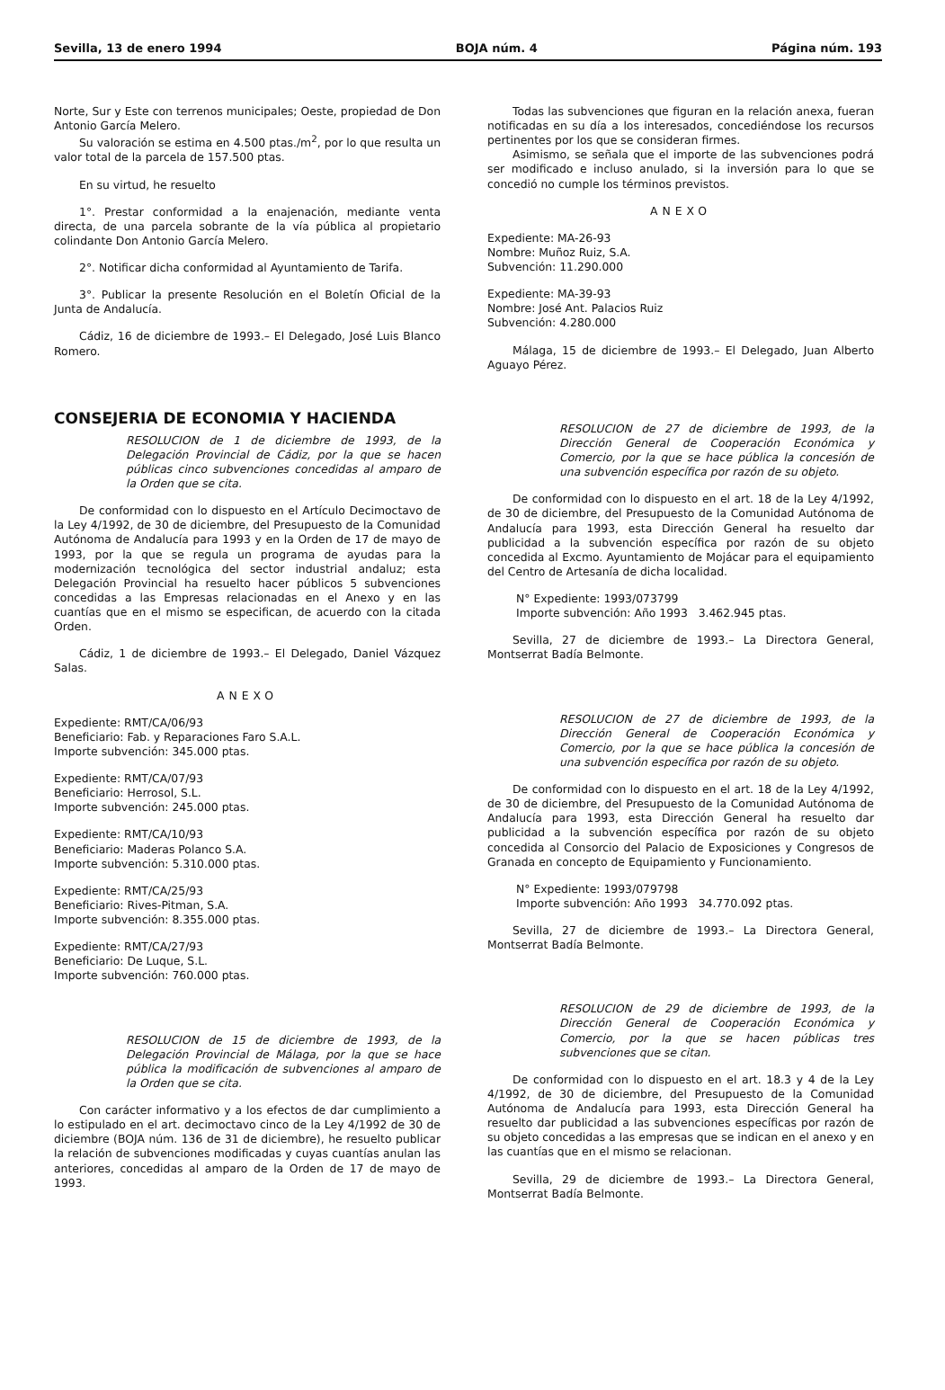Sevilla, 13 de enero 1994 BOJA núm. 4 Página núm. 193
Norte, Sur y Este con terrenos municipales; Oeste, propiedad de Don Antonio García Melero.
Su valoración se estima en 4.500 ptas./m<sup>2</sup>, por lo que resulta un valor total de la parcela de 157.500 ptas.
En su virtud, he resuelto
1°. Prestar conformidad a la enajenación, mediante venta directa, de una parcela sobrante de la vía pública al propietario colindante Don Antonio García Melero.
2°. Notificar dicha conformidad al Ayuntamiento de Tarifa.
3°. Publicar la presente Resolución en el Boletín Oficial de la Junta de Andalucía.
Cádiz, 16 de diciembre de 1993.– El Delegado, José Luis Blanco Romero.
CONSEJERIA DE ECONOMIA Y HACIENDA
RESOLUCION de 1 de diciembre de 1993, de la Delegación Provincial de Cádiz, por la que se hacen públicas cinco subvenciones concedidas al amparo de la Orden que se cita.
De conformidad con lo dispuesto en el Artículo Decimoctavo de la Ley 4/1992, de 30 de diciembre, del Presupuesto de la Comunidad Autónoma de Andalucía para 1993 y en la Orden de 17 de mayo de 1993, por la que se regula un programa de ayudas para la modernización tecnológica del sector industrial andaluz; esta Delegación Provincial ha resuelto hacer públicos 5 subvenciones concedidas a las Empresas relacionadas en el Anexo y en las cuantías que en el mismo se especifican, de acuerdo con la citada Orden.
Cádiz, 1 de diciembre de 1993.– El Delegado, Daniel Vázquez Salas.
ANEXO
Expediente: RMT/CA/06/93
Beneficiario: Fab. y Reparaciones Faro S.A.L.
Importe subvención: 345.000 ptas.
Expediente: RMT/CA/07/93
Beneficiario: Herrosol, S.L.
Importe subvención: 245.000 ptas.
Expediente: RMT/CA/10/93
Beneficiario: Maderas Polanco S.A.
Importe subvención: 5.310.000 ptas.
Expediente: RMT/CA/25/93
Beneficiario: Rives-Pitman, S.A.
Importe subvención: 8.355.000 ptas.
Expediente: RMT/CA/27/93
Beneficiario: De Luque, S.L.
Importe subvención: 760.000 ptas.
RESOLUCION de 15 de diciembre de 1993, de la Delegación Provincial de Málaga, por la que se hace pública la modificación de subvenciones al amparo de la Orden que se cita.
Con carácter informativo y a los efectos de dar cumplimiento a lo estipulado en el art. decimoctavo cinco de la Ley 4/1992 de 30 de diciembre (BOJA núm. 136 de 31 de diciembre), he resuelto publicar la relación de subvenciones modificadas y cuyas cuantías anulan las anteriores, concedidas al amparo de la Orden de 17 de mayo de 1993.
Todas las subvenciones que figuran en la relación anexa, fueran notificadas en su día a los interesados, concediéndose los recursos pertinentes por los que se consideran firmes.
Asimismo, se señala que el importe de las subvenciones podrá ser modificado e incluso anulado, si la inversión para lo que se concedió no cumple los términos previstos.
ANEXO
Expediente: MA-26-93
Nombre: Muñoz Ruiz, S.A.
Subvención: 11.290.000
Expediente: MA-39-93
Nombre: José Ant. Palacios Ruiz
Subvención: 4.280.000
Málaga, 15 de diciembre de 1993.– El Delegado, Juan Alberto Aguayo Pérez.
RESOLUCION de 27 de diciembre de 1993, de la Dirección General de Cooperación Económica y Comercio, por la que se hace pública la concesión de una subvención específica por razón de su objeto.
De conformidad con lo dispuesto en el art. 18 de la Ley 4/1992, de 30 de diciembre, del Presupuesto de la Comunidad Autónoma de Andalucía para 1993, esta Dirección General ha resuelto dar publicidad a la subvención específica por razón de su objeto concedida al Excmo. Ayuntamiento de Mojácar para el equipamiento del Centro de Artesanía de dicha localidad.
N° Expediente: 1993/073799
Importe subvención: Año 1993 3.462.945 ptas.
Sevilla, 27 de diciembre de 1993.– La Directora General, Montserrat Badía Belmonte.
RESOLUCION de 27 de diciembre de 1993, de la Dirección General de Cooperación Económica y Comercio, por la que se hace pública la concesión de una subvención específica por razón de su objeto.
De conformidad con lo dispuesto en el art. 18 de la Ley 4/1992, de 30 de diciembre, del Presupuesto de la Comunidad Autónoma de Andalucía para 1993, esta Dirección General ha resuelto dar publicidad a la subvención específica por razón de su objeto concedida al Consorcio del Palacio de Exposiciones y Congresos de Granada en concepto de Equipamiento y Funcionamiento.
N° Expediente: 1993/079798
Importe subvención: Año 1993 34.770.092 ptas.
Sevilla, 27 de diciembre de 1993.– La Directora General, Montserrat Badía Belmonte.
RESOLUCION de 29 de diciembre de 1993, de la Dirección General de Cooperación Económica y Comercio, por la que se hacen públicas tres subvenciones que se citan.
De conformidad con lo dispuesto en el art. 18.3 y 4 de la Ley 4/1992, de 30 de diciembre, del Presupuesto de la Comunidad Autónoma de Andalucía para 1993, esta Dirección General ha resuelto dar publicidad a las subvenciones específicas por razón de su objeto concedidas a las empresas que se indican en el anexo y en las cuantías que en el mismo se relacionan.
Sevilla, 29 de diciembre de 1993.– La Directora General, Montserrat Badía Belmonte.